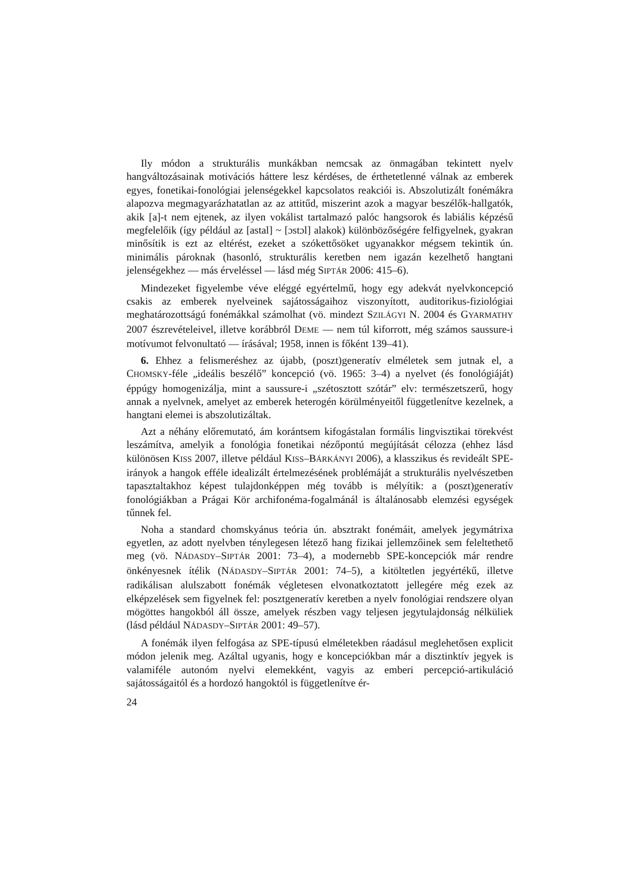Ily módon a strukturális munkákban nemcsak az önmagában tekintett nyelv hangváltozásainak motivációs háttere lesz kérdéses, de érthetetlenné válnak az emberek egyes, fonetikai-fonológiai jelenségekkel kapcsolatos reakciói is. Abszolutizált fonémákra alapozva megmagyarázhatatlan az az attitűd, miszerint azok a magyar beszélők-hallgatók, akik [a]-t nem ejtenek, az ilyen vokálist tartalmazó palóc hangsorok és labiális képzésű megfelelőik (így például az [astal] ~ [ɔstɔl] alakok) különbözőségére felfigyelnek, gyakran minősítik is ezt az eltérést, ezeket a szókettősöket ugyanakkor mégsem tekintik ún. minimális pároknak (hasonló, strukturális keretben nem igazán kezelhető hangtani jelenségekhez — más érveléssel — lásd még SIPTÁR 2006: 415–6).
Mindezeket figyelembe véve eléggé egyértelmű, hogy egy adekvát nyelvkoncepció csakis az emberek nyelveinek sajátosságaihoz viszonyított, auditorikus-fiziológiai meghatározottságú fonémákkal számolhat (vö. mindezt SZILÁGYI N. 2004 és GYARMATHY 2007 észrevételeivel, illetve korábbról DEME — nem túl kiforrott, még számos saussure-i motívumot felvonultató — írásával; 1958, innen is főként 139–41).
6. Ehhez a felismeréshez az újabb, (poszt)generatív elméletek sem jutnak el, a CHOMSKY-féle „ideális beszélő” koncepció (vö. 1965: 3–4) a nyelvet (és fonológiáját) éppúgy homogenizálja, mint a saussure-i „szétosztott szótár” elv: természetszerű, hogy annak a nyelvnek, amelyet az emberek heterogén körülményeitől függetlenítve kezelnek, a hangtani elemei is abszolutizáltak.
Azt a néhány előremutató, ám korántsem kifogástalan formális lingvisztikai törekvést leszámítva, amelyik a fonológia fonetikai nézőpontú megújítását célozza (ehhez lásd különösen KISS 2007, illetve például KISS–BÁRKÁNYI 2006), a klasszikus és revideált SPE-irányok a hangok efféle idealizált értelmezésének problémáját a strukturális nyelvészetben tapasztaltakhoz képest tulajdonképpen még tovább is mélyítik: a (poszt)generatív fonológiákban a Prágai Kör archifonéma-fogalmánál is általánosabb elemzési egységek tűnnek fel.
Noha a standard chomskyánus teória ún. absztrakt fonémáit, amelyek jegymátrixa egyetlen, az adott nyelvben ténylegesen létező hang fizikai jellemzőinek sem feleltethető meg (vö. NÁDASDY–SIPTÁR 2001: 73–4), a modernebb SPE-koncepciók már rendre önkényesnek ítélik (NÁDASDY–SIPTÁR 2001: 74–5), a kitöltetlen jegyértékű, illetve radikálisan alulszabott fonémák végletesen elvonatkoztatott jellegére még ezek az elképzelések sem figyelnek fel: posztgeneratív keretben a nyelv fonológiai rendszere olyan mögöttes hangokból áll össze, amelyek részben vagy teljesen jegytulajdonság nélküliek (lásd például NÁDASDY–SIPTÁR 2001: 49–57).
A fonémák ilyen felfogása az SPE-típusú elméletekben ráadásul meglehetősen explicit módon jelenik meg. Azáltal ugyanis, hogy e koncepciókban már a disztinktív jegyek is valamiféle autonóm nyelvi elemekként, vagyis az emberi percepció-artikuláció sajátosságaitól és a hordozó hangoktól is függetlenítve ér-
24